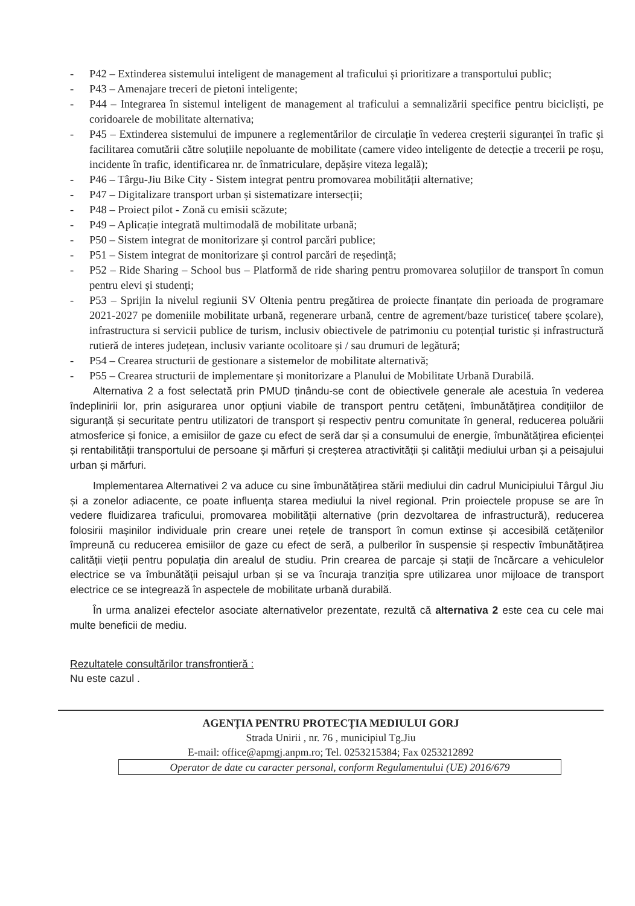- P42 – Extinderea sistemului inteligent de management al traficului și prioritizare a transportului public;
- P43 – Amenajare treceri de pietoni inteligente;
- P44 – Integrarea în sistemul inteligent de management al traficului a semnalizării specifice pentru bicicliști, pe coridoarele de mobilitate alternativa;
- P45 – Extinderea sistemului de impunere a reglementărilor de circulație în vederea creșterii siguranței în trafic și facilitarea comutării către soluțiile nepoluante de mobilitate (camere video inteligente de detecție a trecerii pe roșu, incidente în trafic, identificarea nr. de înmatriculare, depășire viteza legală);
- P46 – Târgu-Jiu Bike City - Sistem integrat pentru promovarea mobilității alternative;
- P47 – Digitalizare transport urban și sistematizare intersecții;
- P48 – Proiect pilot - Zonă cu emisii scăzute;
- P49 – Aplicație integrată multimodală de mobilitate urbană;
- P50 – Sistem integrat de monitorizare și control parcări publice;
- P51 – Sistem integrat de monitorizare și control parcări de reședință;
- P52 – Ride Sharing – School bus – Platformă de ride sharing pentru promovarea soluțiilor de transport în comun pentru elevi și studenți;
- P53 – Sprijin la nivelul regiunii SV Oltenia pentru pregătirea de proiecte finanțate din perioada de programare 2021-2027 pe domeniile mobilitate urbană, regenerare urbană, centre de agrement/baze turistice( tabere școlare), infrastructura si servicii publice de turism, inclusiv obiectivele de patrimoniu cu potențial turistic și infrastructură rutieră de interes județean, inclusiv variante ocolitoare și / sau drumuri de legătură;
- P54 – Crearea structurii de gestionare a sistemelor de mobilitate alternativă;
- P55 – Crearea structurii de implementare și monitorizare a Planului de Mobilitate Urbană Durabilă.
Alternativa 2 a fost selectată prin PMUD ținându-se cont de obiectivele generale ale acestuia în vederea îndeplinirii lor, prin asigurarea unor opțiuni viabile de transport pentru cetățeni, îmbunătățirea condițiilor de siguranță și securitate pentru utilizatori de transport și respectiv pentru comunitate în general, reducerea poluării atmosferice și fonice, a emisiilor de gaze cu efect de seră dar și a consumului de energie, îmbunătățirea eficienței și rentabilității transportului de persoane și mărfuri și creșterea atractivității și calității mediului urban și a peisajului urban și mărfuri.
Implementarea Alternativei 2 va aduce cu sine îmbunătățirea stării mediului din cadrul Municipiului Târgul Jiu și a zonelor adiacente, ce poate influența starea mediului la nivel regional. Prin proiectele propuse se are în vedere fluidizarea traficului, promovarea mobilității alternative (prin dezvoltarea de infrastructură), reducerea folosirii mașinilor individuale prin creare unei rețele de transport în comun extinse și accesibilă cetățenilor împreună cu reducerea emisiilor de gaze cu efect de seră, a pulberilor în suspensie și respectiv îmbunătățirea calității vieții pentru populația din arealul de studiu. Prin crearea de parcaje și stații de încărcare a vehiculelor electrice se va îmbunătății peisajul urban și se va încuraja tranziția spre utilizarea unor mijloace de transport electrice ce se integrează în aspectele de mobilitate urbană durabilă.
În urma analizei efectelor asociate alternativelor prezentate, rezultă că alternativa 2 este cea cu cele mai multe beneficii de mediu.
Rezultatele consultărilor transfrontieră :
Nu este cazul .
AGENȚIA PENTRU PROTECȚIA MEDIULUI GORJ
Strada Unirii , nr. 76 , municipiul Tg.Jiu
E-mail: office@apmgj.anpm.ro; Tel. 0253215384; Fax 0253212892
Operator de date cu caracter personal, conform Regulamentului (UE) 2016/679